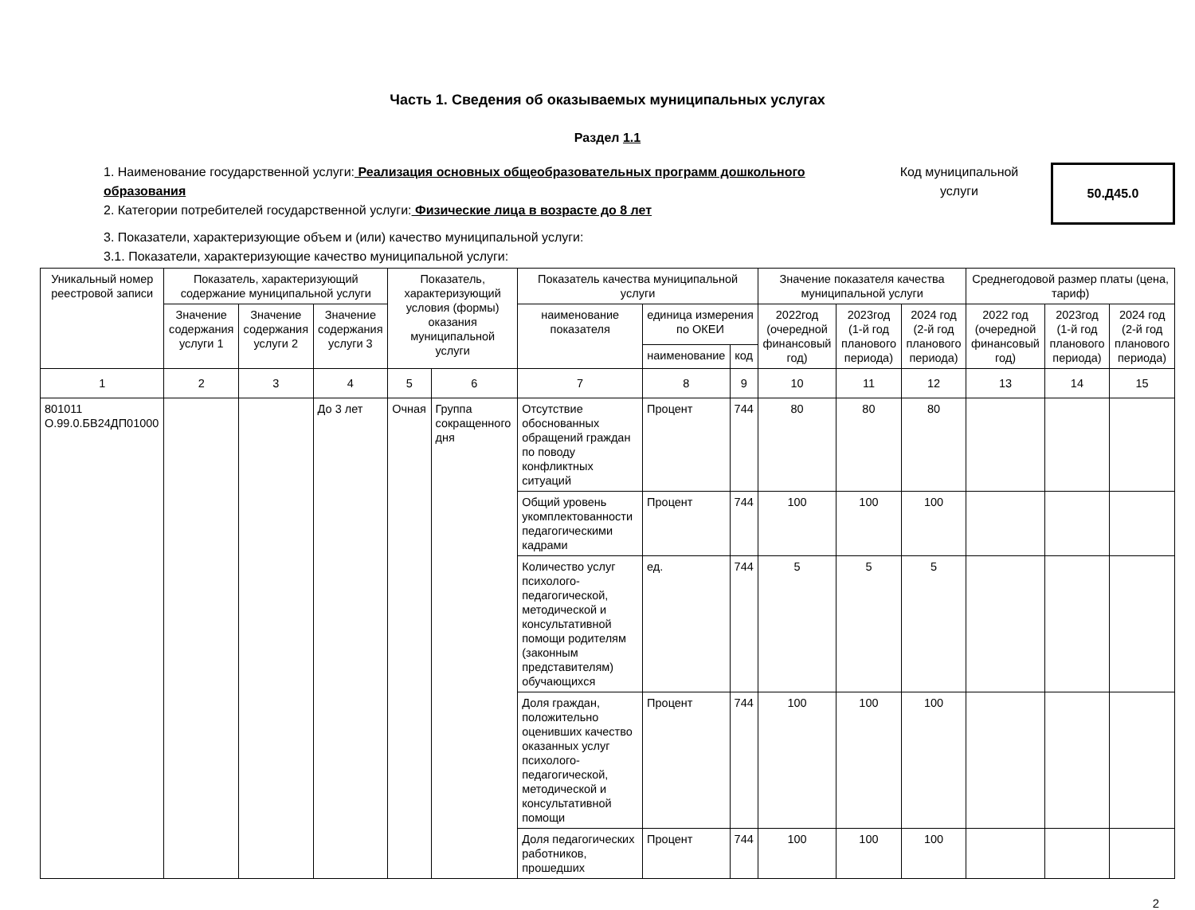Часть 1. Сведения об оказываемых муниципальных услугах
Раздел 1.1
1. Наименование государственной услуги: Реализация основных общеобразовательных программ дошкольного образования
2. Категории потребителей государственной услуги: Физические лица в возрасте до 8 лет
Код муниципальной услуги
50.Д45.0
3. Показатели, характеризующие объем и (или) качество муниципальной услуги:
3.1. Показатели, характеризующие качество муниципальной услуги:
| Уникальный номер реестровой записи | Показатель, характеризующий содержание муниципальной услуги | | | Показатель, характеризующий условия (формы) оказания муниципальной услуги | | Показатель качества муниципальной услуги | | | Значение показателя качества муниципальной услуги | | | Среднегодовой размер платы (цена, тариф) | | |
| --- | --- | --- | --- | --- | --- | --- | --- | --- | --- | --- | --- | --- | --- | --- |
| | Значение содержания услуги 1 | Значение содержания услуги 2 | Значение содержания услуги 3 | | | наименование показателя | единица измерения по ОКЕИ | | 2022год (очередной финансовый год) | 2023год (1-й год планового периода) | 2024 год (2-й год планового периода) | 2022 год (очередной финансовый год) | 2023год (1-й год планового периода) | 2024 год (2-й год планового периода) |
| | | | | | | | наименование | код | | | | | | |
| 1 | 2 | 3 | 4 | 5 | 6 | 7 | 8 | 9 | 10 | 11 | 12 | 13 | 14 | 15 |
| 801011 О.99.0.БВ24ДП01000 | | | До 3 лет | Очная | Группа сокращенного дня | Отсутствие обоснованных обращений граждан по поводу конфликтных ситуаций | Процент | 744 | 80 | 80 | 80 | | | |
| | | | | | | Общий уровень укомплектованности педагогическими кадрами | Процент | 744 | 100 | 100 | 100 | | | |
| | | | | | | Количество услуг психолого-педагогической, методической и консультативной помощи родителям (законным представителям) обучающихся | ед. | 744 | 5 | 5 | 5 | | | |
| | | | | | | Доля граждан, положительно оценивших качество оказанных услуг психолого-педагогической, методической и консультативной помощи | Процент | 744 | 100 | 100 | 100 | | | |
| | | | | | | Доля педагогических работников, прошедших | Процент | 744 | 100 | 100 | 100 | | | |
2